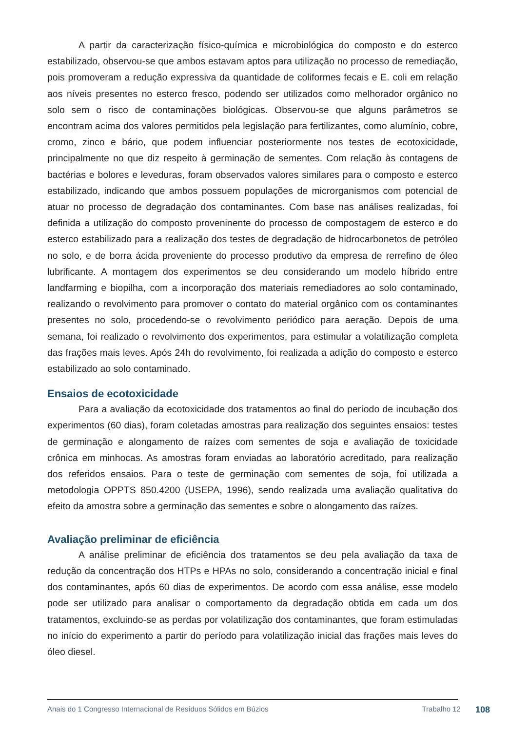A partir da caracterização físico-química e microbiológica do composto e do esterco estabilizado, observou-se que ambos estavam aptos para utilização no processo de remediação, pois promoveram a redução expressiva da quantidade de coliformes fecais e E. coli em relação aos níveis presentes no esterco fresco, podendo ser utilizados como melhorador orgânico no solo sem o risco de contaminações biológicas. Observou-se que alguns parâmetros se encontram acima dos valores permitidos pela legislação para fertilizantes, como alumínio, cobre, cromo, zinco e bário, que podem influenciar posteriormente nos testes de ecotoxicidade, principalmente no que diz respeito à germinação de sementes. Com relação às contagens de bactérias e bolores e leveduras, foram observados valores similares para o composto e esterco estabilizado, indicando que ambos possuem populações de microrganismos com potencial de atuar no processo de degradação dos contaminantes. Com base nas análises realizadas, foi definida a utilização do composto proveninente do processo de compostagem de esterco e do esterco estabilizado para a realização dos testes de degradação de hidrocarbonetos de petróleo no solo, e de borra ácida proveniente do processo produtivo da empresa de rerrefino de óleo lubrificante. A montagem dos experimentos se deu considerando um modelo híbrido entre landfarming e biopilha, com a incorporação dos materiais remediadores ao solo contaminado, realizando o revolvimento para promover o contato do material orgânico com os contaminantes presentes no solo, procedendo-se o revolvimento periódico para aeração. Depois de uma semana, foi realizado o revolvimento dos experimentos, para estimular a volatilização completa das frações mais leves. Após 24h do revolvimento, foi realizada a adição do composto e esterco estabilizado ao solo contaminado.
Ensaios de ecotoxicidade
Para a avaliação da ecotoxicidade dos tratamentos ao final do período de incubação dos experimentos (60 dias), foram coletadas amostras para realização dos seguintes ensaios: testes de germinação e alongamento de raízes com sementes de soja e avaliação de toxicidade crônica em minhocas. As amostras foram enviadas ao laboratório acreditado, para realização dos referidos ensaios. Para o teste de germinação com sementes de soja, foi utilizada a metodologia OPPTS 850.4200 (USEPA, 1996), sendo realizada uma avaliação qualitativa do efeito da amostra sobre a germinação das sementes e sobre o alongamento das raízes.
Avaliação preliminar de eficiência
A análise preliminar de eficiência dos tratamentos se deu pela avaliação da taxa de redução da concentração dos HTPs e HPAs no solo, considerando a concentração inicial e final dos contaminantes, após 60 dias de experimentos. De acordo com essa análise, esse modelo pode ser utilizado para analisar o comportamento da degradação obtida em cada um dos tratamentos, excluindo-se as perdas por volatilização dos contaminantes, que foram estimuladas no início do experimento a partir do período para volatilização inicial das frações mais leves do óleo diesel.
Anais do 1 Congresso Internacional de Resíduos Sólidos em Búzios Trabalho 12 108